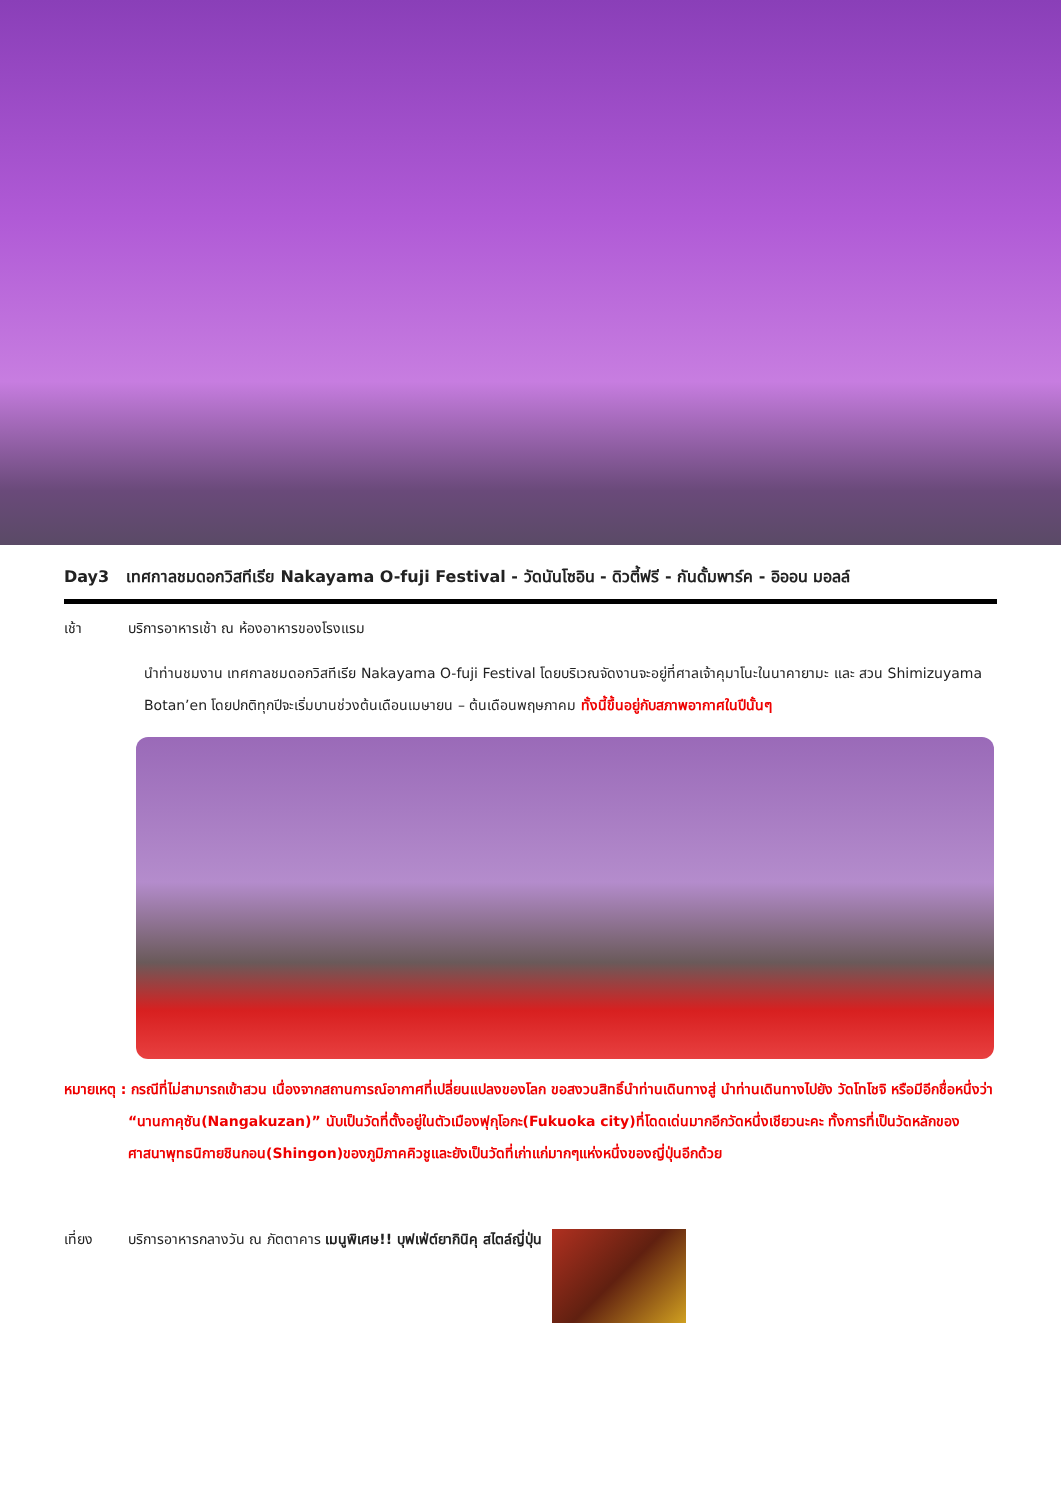Day3 เทศกาลชมดอกวิสทีเรีย Nakayama O-fuji Festival - วัดนันโซอิน - ดิวตี้ฟรี - กันดั้มพาร์ค - อิออน มอลล์
เช้า บริการอาหารเช้า ณ ห้องอาหารของโรงแรม
นำท่านชมงาน เทศกาลชมดอกวิสทีเรีย Nakayama O-fuji Festival โดยบริเวณจัดงานจะอยู่ที่ศาลเจ้าคุมาโนะในนาคายามะ และ สวน Shimizuyama Botan’en โดยปกติทุกปีจะเริ่มบานช่วงต้นเดือนเมษายน – ต้นเดือนพฤษภาคม ทั้งนี้ขึ้นอยู่กับสภาพอากาศในปีนั้นๆ
หมายเหตุ : กรณีที่ไม่สามารถเข้าสวน เนื่องจากสถานการณ์อากาศที่เปลี่ยนแปลงของโลก ขอสงวนสิทธิ์นำท่านเดินทางสู่ นำท่านเดินทางไปยัง วัดโทโชจิ หรือมีอีกชื่อหนึ่งว่า “นานกาคุซัน(Nangakuzan)” นับเป็นวัดที่ตั้งอยู่ในตัวเมืองฟุกุโอกะ(Fukuoka city)ที่โดดเด่นมากอีกวัดหนึ่งเชียวนะคะ ทั้งการที่เป็นวัดหลักของศาสนาพุทธนิกายชินกอน(Shingon)ของภูมิภาคคิวชูและยังเป็นวัดที่เก่าแก่มากๆแห่งหนึ่งของญี่ปุ่นอีกด้วย
เที่ยง บริการอาหารกลางวัน ณ ภัตตาคาร เมนูพิเศษ!! บุฟเฟ่ต์ยากินิคุ สไตล์ญี่ปุ่น